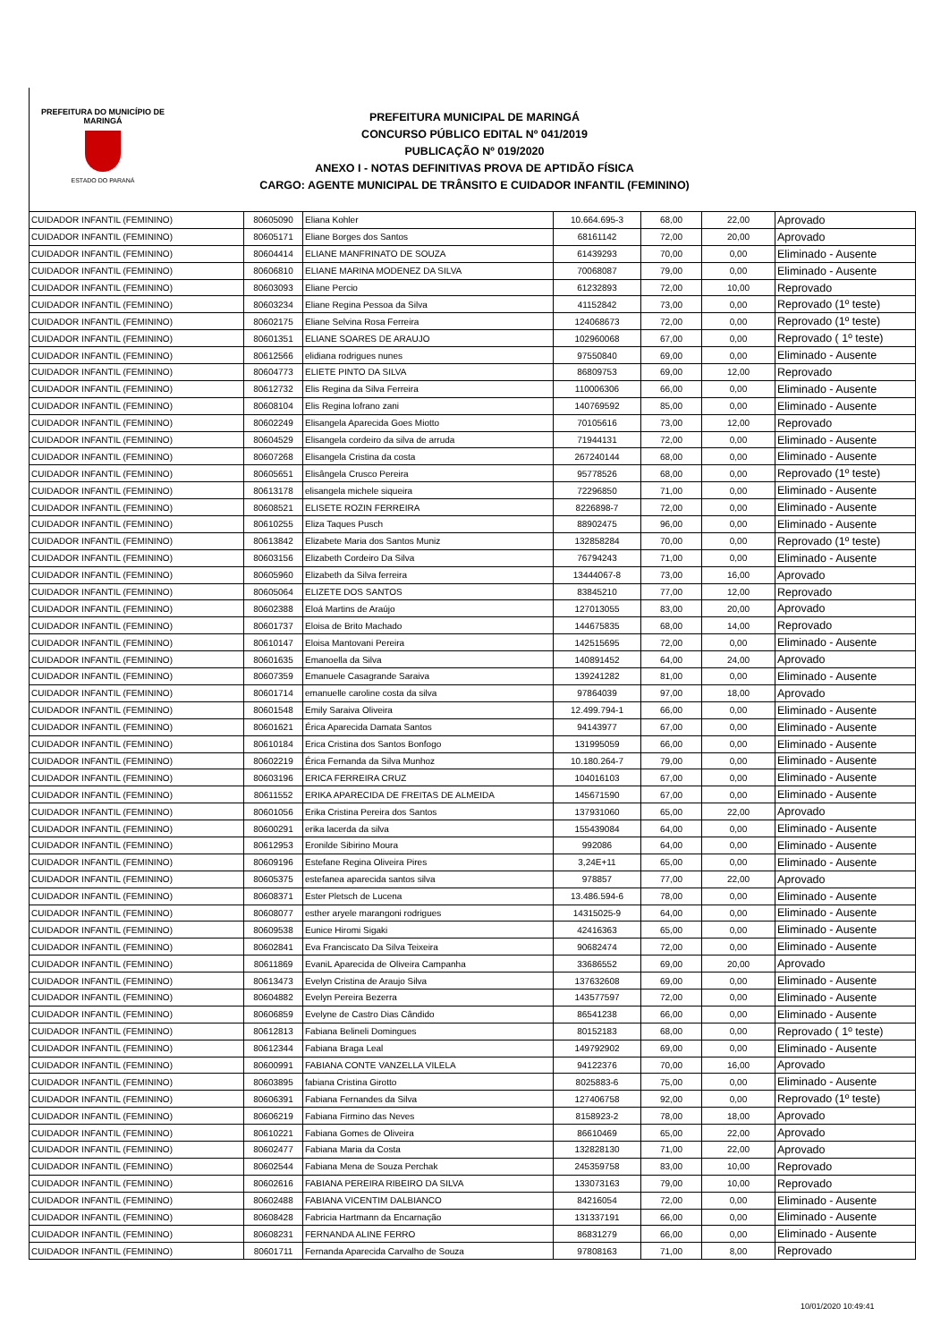PREFEITURA DO MUNICÍPIO DE MARINGÁ
ESTADO DO PARANÁ
PREFEITURA MUNICIPAL DE MARINGÁ
CONCURSO PÚBLICO EDITAL Nº 041/2019
PUBLICAÇÃO Nº 019/2020
ANEXO I - NOTAS DEFINITIVAS PROVA DE APTIDÃO FÍSICA
CARGO: AGENTE MUNICIPAL DE TRÂNSITO E CUIDADOR INFANTIL (FEMININO)
| CUIDADOR INFANTIL (FEMININO) | 80605090 | Eliana Kohler | 10.664.695-3 | 68,00 | 22,00 | Aprovado |
| CUIDADOR INFANTIL (FEMININO) | 80605171 | Eliane Borges dos Santos | 68161142 | 72,00 | 20,00 | Aprovado |
| CUIDADOR INFANTIL (FEMININO) | 80604414 | ELIANE MANFRINATO DE SOUZA | 61439293 | 70,00 | 0,00 | Eliminado - Ausente |
| CUIDADOR INFANTIL (FEMININO) | 80606810 | ELIANE MARINA MODENEZ DA SILVA | 70068087 | 79,00 | 0,00 | Eliminado - Ausente |
| CUIDADOR INFANTIL (FEMININO) | 80603093 | Eliane Percio | 61232893 | 72,00 | 10,00 | Reprovado |
| CUIDADOR INFANTIL (FEMININO) | 80603234 | Eliane Regina Pessoa da Silva | 41152842 | 73,00 | 0,00 | Reprovado (1º teste) |
| CUIDADOR INFANTIL (FEMININO) | 80602175 | Eliane Selvina Rosa Ferreira | 124068673 | 72,00 | 0,00 | Reprovado (1º teste) |
| CUIDADOR INFANTIL (FEMININO) | 80601351 | ELIANE SOARES DE ARAUJO | 102960068 | 67,00 | 0,00 | Reprovado ( 1º teste) |
| CUIDADOR INFANTIL (FEMININO) | 80612566 | elidiana rodrigues nunes | 97550840 | 69,00 | 0,00 | Eliminado - Ausente |
| CUIDADOR INFANTIL (FEMININO) | 80604773 | ELIETE PINTO DA SILVA | 86809753 | 69,00 | 12,00 | Reprovado |
| CUIDADOR INFANTIL (FEMININO) | 80612732 | Elis Regina da Silva Ferreira | 110006306 | 66,00 | 0,00 | Eliminado - Ausente |
| CUIDADOR INFANTIL (FEMININO) | 80608104 | Elis Regina lofrano zani | 140769592 | 85,00 | 0,00 | Eliminado - Ausente |
| CUIDADOR INFANTIL (FEMININO) | 80602249 | Elisangela Aparecida Goes Miotto | 70105616 | 73,00 | 12,00 | Reprovado |
| CUIDADOR INFANTIL (FEMININO) | 80604529 | Elisangela cordeiro da silva de arruda | 71944131 | 72,00 | 0,00 | Eliminado - Ausente |
| CUIDADOR INFANTIL (FEMININO) | 80607268 | Elisangela Cristina da costa | 267240144 | 68,00 | 0,00 | Eliminado - Ausente |
| CUIDADOR INFANTIL (FEMININO) | 80605651 | Elisângela Crusco Pereira | 95778526 | 68,00 | 0,00 | Reprovado (1º teste) |
| CUIDADOR INFANTIL (FEMININO) | 80613178 | elisangela michele siqueira | 72296850 | 71,00 | 0,00 | Eliminado - Ausente |
| CUIDADOR INFANTIL (FEMININO) | 80608521 | ELISETE ROZIN FERREIRA | 8226898-7 | 72,00 | 0,00 | Eliminado - Ausente |
| CUIDADOR INFANTIL (FEMININO) | 80610255 | Eliza Taques Pusch | 88902475 | 96,00 | 0,00 | Eliminado - Ausente |
| CUIDADOR INFANTIL (FEMININO) | 80613842 | Elizabete Maria dos Santos Muniz | 132858284 | 70,00 | 0,00 | Reprovado (1º teste) |
| CUIDADOR INFANTIL (FEMININO) | 80603156 | Elizabeth Cordeiro Da Silva | 76794243 | 71,00 | 0,00 | Eliminado - Ausente |
| CUIDADOR INFANTIL (FEMININO) | 80605960 | Elizabeth da Silva ferreira | 13444067-8 | 73,00 | 16,00 | Aprovado |
| CUIDADOR INFANTIL (FEMININO) | 80605064 | ELIZETE DOS SANTOS | 83845210 | 77,00 | 12,00 | Reprovado |
| CUIDADOR INFANTIL (FEMININO) | 80602388 | Eloá Martins de Araújo | 127013055 | 83,00 | 20,00 | Aprovado |
| CUIDADOR INFANTIL (FEMININO) | 80601737 | Eloisa de Brito Machado | 144675835 | 68,00 | 14,00 | Reprovado |
| CUIDADOR INFANTIL (FEMININO) | 80610147 | Eloisa Mantovani Pereira | 142515695 | 72,00 | 0,00 | Eliminado - Ausente |
| CUIDADOR INFANTIL (FEMININO) | 80601635 | Emanoella da Silva | 140891452 | 64,00 | 24,00 | Aprovado |
| CUIDADOR INFANTIL (FEMININO) | 80607359 | Emanuele Casagrande Saraiva | 139241282 | 81,00 | 0,00 | Eliminado - Ausente |
| CUIDADOR INFANTIL (FEMININO) | 80601714 | emanuelle caroline costa da silva | 97864039 | 97,00 | 18,00 | Aprovado |
| CUIDADOR INFANTIL (FEMININO) | 80601548 | Emily Saraiva Oliveira | 12.499.794-1 | 66,00 | 0,00 | Eliminado - Ausente |
| CUIDADOR INFANTIL (FEMININO) | 80601621 | Érica Aparecida Damata Santos | 94143977 | 67,00 | 0,00 | Eliminado - Ausente |
| CUIDADOR INFANTIL (FEMININO) | 80610184 | Erica Cristina dos Santos Bonfogo | 131995059 | 66,00 | 0,00 | Eliminado - Ausente |
| CUIDADOR INFANTIL (FEMININO) | 80602219 | Érica Fernanda da Silva Munhoz | 10.180.264-7 | 79,00 | 0,00 | Eliminado - Ausente |
| CUIDADOR INFANTIL (FEMININO) | 80603196 | ERICA FERREIRA CRUZ | 104016103 | 67,00 | 0,00 | Eliminado - Ausente |
| CUIDADOR INFANTIL (FEMININO) | 80611552 | ERIKA APARECIDA DE FREITAS DE ALMEIDA | 145671590 | 67,00 | 0,00 | Eliminado - Ausente |
| CUIDADOR INFANTIL (FEMININO) | 80601056 | Erika Cristina Pereira dos Santos | 137931060 | 65,00 | 22,00 | Aprovado |
| CUIDADOR INFANTIL (FEMININO) | 80600291 | erika lacerda da silva | 155439084 | 64,00 | 0,00 | Eliminado - Ausente |
| CUIDADOR INFANTIL (FEMININO) | 80612953 | Eronilde Sibirino Moura | 992086 | 64,00 | 0,00 | Eliminado - Ausente |
| CUIDADOR INFANTIL (FEMININO) | 80609196 | Estefane Regina Oliveira Pires | 3,24E+11 | 65,00 | 0,00 | Eliminado - Ausente |
| CUIDADOR INFANTIL (FEMININO) | 80605375 | estefanea aparecida santos silva | 978857 | 77,00 | 22,00 | Aprovado |
| CUIDADOR INFANTIL (FEMININO) | 80608371 | Ester Pletsch de Lucena | 13.486.594-6 | 78,00 | 0,00 | Eliminado - Ausente |
| CUIDADOR INFANTIL (FEMININO) | 80608077 | esther aryele marangoni rodrigues | 14315025-9 | 64,00 | 0,00 | Eliminado - Ausente |
| CUIDADOR INFANTIL (FEMININO) | 80609538 | Eunice Hiromi Sigaki | 42416363 | 65,00 | 0,00 | Eliminado - Ausente |
| CUIDADOR INFANTIL (FEMININO) | 80602841 | Eva Franciscato Da Silva Teixeira | 90682474 | 72,00 | 0,00 | Eliminado - Ausente |
| CUIDADOR INFANTIL (FEMININO) | 80611869 | EvaniL Aparecida de Oliveira Campanha | 33686552 | 69,00 | 20,00 | Aprovado |
| CUIDADOR INFANTIL (FEMININO) | 80613473 | Evelyn Cristina de Araujo Silva | 137632608 | 69,00 | 0,00 | Eliminado - Ausente |
| CUIDADOR INFANTIL (FEMININO) | 80604882 | Evelyn Pereira Bezerra | 143577597 | 72,00 | 0,00 | Eliminado - Ausente |
| CUIDADOR INFANTIL (FEMININO) | 80606859 | Evelyne de Castro Dias Cândido | 86541238 | 66,00 | 0,00 | Eliminado - Ausente |
| CUIDADOR INFANTIL (FEMININO) | 80612813 | Fabiana Belineli Domingues | 80152183 | 68,00 | 0,00 | Reprovado ( 1º teste) |
| CUIDADOR INFANTIL (FEMININO) | 80612344 | Fabiana Braga Leal | 149792902 | 69,00 | 0,00 | Eliminado - Ausente |
| CUIDADOR INFANTIL (FEMININO) | 80600991 | FABIANA CONTE VANZELLA VILELA | 94122376 | 70,00 | 16,00 | Aprovado |
| CUIDADOR INFANTIL (FEMININO) | 80603895 | fabiana Cristina Girotto | 8025883-6 | 75,00 | 0,00 | Eliminado - Ausente |
| CUIDADOR INFANTIL (FEMININO) | 80606391 | Fabiana Fernandes da Silva | 127406758 | 92,00 | 0,00 | Reprovado (1º teste) |
| CUIDADOR INFANTIL (FEMININO) | 80606219 | Fabiana Firmino das Neves | 8158923-2 | 78,00 | 18,00 | Aprovado |
| CUIDADOR INFANTIL (FEMININO) | 80610221 | Fabiana Gomes de Oliveira | 86610469 | 65,00 | 22,00 | Aprovado |
| CUIDADOR INFANTIL (FEMININO) | 80602477 | Fabiana Maria da Costa | 132828130 | 71,00 | 22,00 | Aprovado |
| CUIDADOR INFANTIL (FEMININO) | 80602544 | Fabiana Mena de Souza Perchak | 245359758 | 83,00 | 10,00 | Reprovado |
| CUIDADOR INFANTIL (FEMININO) | 80602616 | FABIANA PEREIRA RIBEIRO DA SILVA | 133073163 | 79,00 | 10,00 | Reprovado |
| CUIDADOR INFANTIL (FEMININO) | 80602488 | FABIANA VICENTIM DALBIANCO | 84216054 | 72,00 | 0,00 | Eliminado - Ausente |
| CUIDADOR INFANTIL (FEMININO) | 80608428 | Fabricia Hartmann da Encarnação | 131337191 | 66,00 | 0,00 | Eliminado - Ausente |
| CUIDADOR INFANTIL (FEMININO) | 80608231 | FERNANDA ALINE FERRO | 86831279 | 66,00 | 0,00 | Eliminado - Ausente |
| CUIDADOR INFANTIL (FEMININO) | 80601711 | Fernanda Aparecida Carvalho de Souza | 97808163 | 71,00 | 8,00 | Reprovado |
10/01/2020 10:49:41